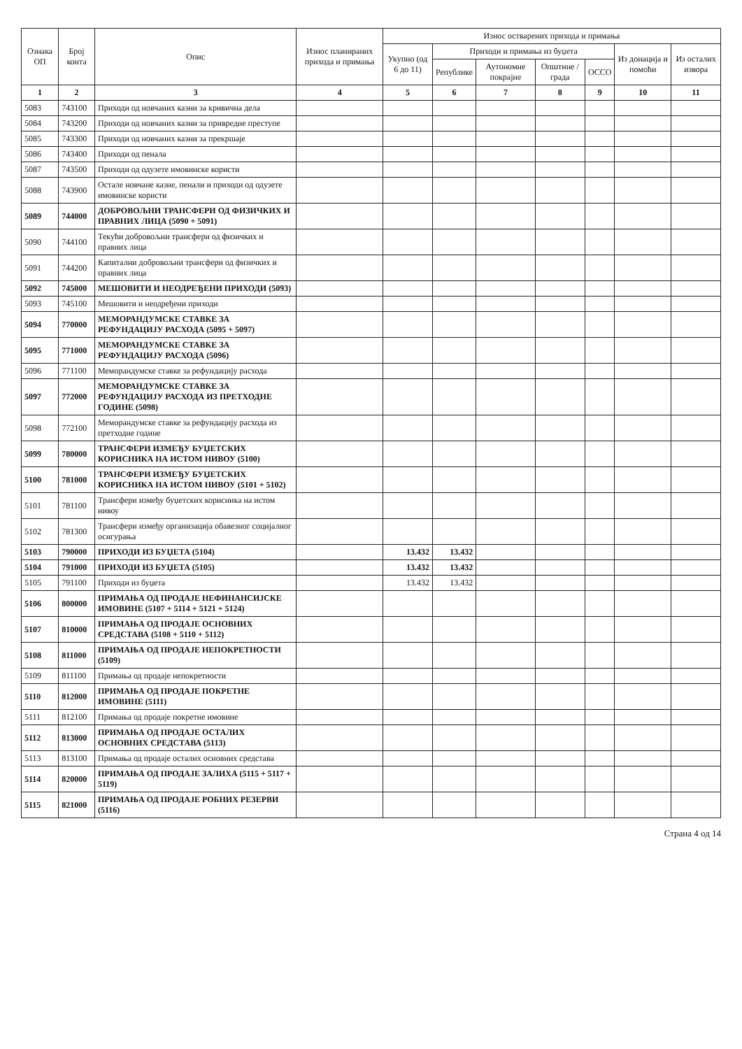| Ознака ОП | Број конта | Опис | Износ планираних прихода и примања | Износ остварених прихода и примања | | | | | | |
| --- | --- | --- | --- | --- | --- | --- | --- | --- | --- | --- |
| | | | | Укупно (од 6 до 11) | Приходи и примања из буџета | | | | Из донација и помоћи | Из осталих извора |
| | | | | | Републике | Аутономне покрајне | Општине / града | ОССО | | |
| 1 | 2 | 3 | 4 | 5 | 6 | 7 | 8 | 9 | 10 | 11 |
| 5083 | 743100 | Приходи од новчаних казни за кривична дела | | | | | | | | |
| 5084 | 743200 | Приходи од новчаних казни за привредне преступе | | | | | | | | |
| 5085 | 743300 | Приходи од новчаних казни за прекршаје | | | | | | | | |
| 5086 | 743400 | Приходи од пенала | | | | | | | | |
| 5087 | 743500 | Приходи од одузете имовинске користи | | | | | | | | |
| 5088 | 743900 | Остале новчане казне, пенали и приходи од одузете имовинске користи | | | | | | | | |
| 5089 | 744000 | ДОБРОВОЉНИ ТРАНСФЕРИ ОД ФИЗИЧКИХ И ПРАВНИХ ЛИЦА (5090 + 5091) | | | | | | | | |
| 5090 | 744100 | Текући добровољни трансфери од физичких и правних лица | | | | | | | | |
| 5091 | 744200 | Капитални добровољни трансфери од физичких и правних лица | | | | | | | | |
| 5092 | 745000 | МЕШОВИТИ И НЕОДРЕЂЕНИ ПРИХОДИ (5093) | | | | | | | | |
| 5093 | 745100 | Мешовити и неодређени приходи | | | | | | | | |
| 5094 | 770000 | МЕМОРАНДУМСКЕ СТАВКЕ ЗА РЕФУНДАЦИЈУ РАСХОДА (5095 + 5097) | | | | | | | | |
| 5095 | 771000 | МЕМОРАНДУМСКЕ СТАВКЕ ЗА РЕФУНДАЦИЈУ РАСХОДА (5096) | | | | | | | | |
| 5096 | 771100 | Меморандумске ставке за рефундацију расхода | | | | | | | | |
| 5097 | 772000 | МЕМОРАНДУМСКЕ СТАВКЕ ЗА РЕФУНДАЦИЈУ РАСХОДА ИЗ ПРЕТХОДНЕ ГОДИНЕ (5098) | | | | | | | | |
| 5098 | 772100 | Меморандумске ставке за рефундацију расхода из претходне године | | | | | | | | |
| 5099 | 780000 | ТРАНСФЕРИ ИЗМЕЂУ БУЏЕТСКИХ КОРИСНИКА НА ИСТОМ НИВОУ (5100) | | | | | | | | |
| 5100 | 781000 | ТРАНСФЕРИ ИЗМЕЂУ БУЏЕТСКИХ КОРИСНИКА НА ИСТОМ НИВОУ (5101 + 5102) | | | | | | | | |
| 5101 | 781100 | Трансфери између буџетских корисника на истом нивоу | | | | | | | | |
| 5102 | 781300 | Трансфери између организација обавезног социјалног осигурања | | | | | | | | |
| 5103 | 790000 | ПРИХОДИ ИЗ БУЏЕТА (5104) | | 13.432 | 13.432 | | | | | |
| 5104 | 791000 | ПРИХОДИ ИЗ БУЏЕТА (5105) | | 13.432 | 13.432 | | | | | |
| 5105 | 791100 | Приходи из буџета | | 13.432 | 13.432 | | | | | |
| 5106 | 800000 | ПРИМАЊА ОД ПРОДАЈЕ НЕФИНАНСИЈСКЕ ИМОВИНЕ (5107 + 5114 + 5121 + 5124) | | | | | | | | |
| 5107 | 810000 | ПРИМАЊА ОД ПРОДАЈЕ ОСНОВНИХ СРЕДСТАВА (5108 + 5110 + 5112) | | | | | | | | |
| 5108 | 811000 | ПРИМАЊА ОД ПРОДАЈЕ НЕПОКРЕТНОСТИ (5109) | | | | | | | | |
| 5109 | 811100 | Примања од продаје непокретности | | | | | | | | |
| 5110 | 812000 | ПРИМАЊА ОД ПРОДАЈЕ ПОКРЕТНЕ ИМОВИНЕ (5111) | | | | | | | | |
| 5111 | 812100 | Примања од продаје покретне имовине | | | | | | | | |
| 5112 | 813000 | ПРИМАЊА ОД ПРОДАЈЕ ОСТАЛИХ ОСНОВНИХ СРЕДСТАВА (5113) | | | | | | | | |
| 5113 | 813100 | Примања од продаје осталих основних средстава | | | | | | | | |
| 5114 | 820000 | ПРИМАЊА ОД ПРОДАЈЕ ЗАЛИХА (5115 + 5117 + 5119) | | | | | | | | |
| 5115 | 821000 | ПРИМАЊА ОД ПРОДАЈЕ РОБНИХ РЕЗЕРВИ (5116) | | | | | | | | |
Страна 4 од 14